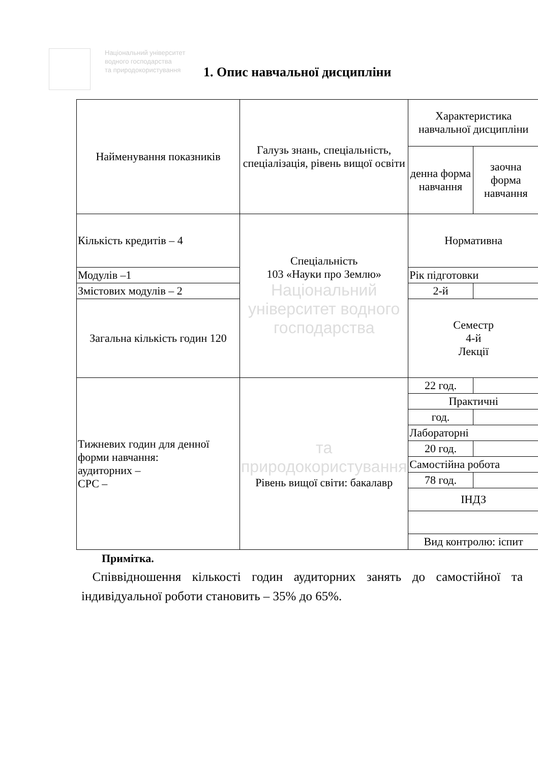Національний університет
водного господарства
та природокористування
1. Опис навчальної дисципліни
| Найменування показників | Галузь знань, спеціальність, спеціалізація, рівень вищої освіти | Характеристика навчальної дисципліни | |
| | | денна форма навчання | заочна форма навчання |
| Кількість кредитів – 4 | Спеціальність 103 «Науки про Землю» Національний університет водного господарства | Нормативна | |
| Модулів –1 | | Рік підготовки | |
| Змістових модулів – 2 | | 2-й | |
| Загальна кількість годин 120 | | Семестр 4-й Лекції | |
| Тижневих годин для денної форми навчання: аудиторних – СРС – | та природокористування Рівень вищої світи: бакалавр | 22 год. | |
| | | Практичні | |
| | | год. | |
| | | Лабораторні | |
| | | 20 год. | |
| | | Самостійна робота | |
| | | 78 год. | |
| | | ІНДЗ | |
| | | Вид контролю: іспит | |
Примітка.
Співвідношення кількості годин аудиторних занять до самостійної та індивідуальної роботи становить – 35% до 65%.